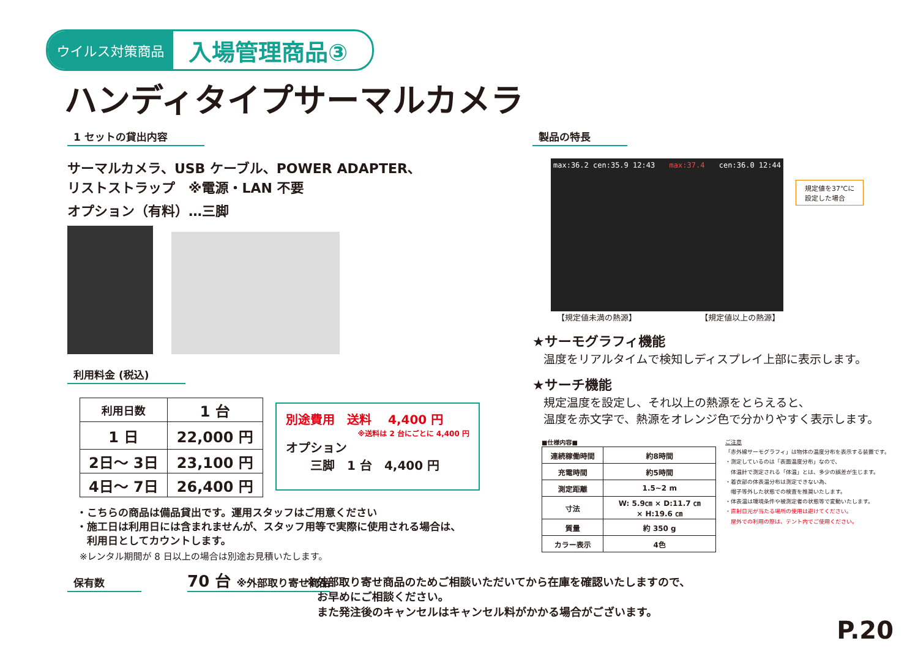ウイルス対策商品
入場管理商品③
ハンディタイプサーマルカメラ
1 セットの貸出内容
サーマルカメラ、USB ケーブル、POWER ADAPTER、
リストストラップ　※電源・LAN 不要
オプション（有料）…三脚
利用料金 (税込)
| 利用日数 | 1 台 |
| --- | --- |
| 1 日 | 22,000 円 |
| 2日～ 3日 | 23,100 円 |
| 4日～ 7日 | 26,400 円 |
別途費用　送料　 4,400 円
※送料は 2 台にごとに 4,400 円
オプション
　　三脚　1 台　4,400 円
・こちらの商品は備品貸出です。運用スタッフはご用意ください
・施工日は利用日には含まれませんが、スタッフ用等で実際に使用される場合は、
　利用日としてカウントします。
※レンタル期間が 8 日以上の場合は別途お見積いたします。
保有数
70 台 ※外部取り寄せ商品
※外部取り寄せ商品のためご相談いただいてから在庫を確認いたしますので、
　お早めにご相談ください。
　また発注後のキャンセルはキャンセル料がかかる場合がございます。
製品の特長
max:36.2 cen:35.9 12:43 max:37.4 cen:36.0 12:44
規定値を37℃に
設定した場合
【規定値未満の熱源】 【規定値以上の熱源】
★サーモグラフィ機能
温度をリアルタイムで検知しディスプレイ上部に表示します。
★サーチ機能
規定温度を設定し、それ以上の熱源をとらえると、
温度を赤文字で、熱源をオレンジ色で分かりやすく表示します。
■仕様内容■
| 連続稼働時間 | 約8時間 |
| 充電時間 | 約5時間 |
| 測定距離 | 1.5~2 m |
| 寸法 | W: 5.9㎝ × D:11.7 ㎝ × H:19.6 ㎝ |
| 質量 | 約 350 g |
| カラー表示 | 4色 |
ご注意
「赤外線サーモグラフィ」は物体の温度分布を表示する装置です。
・測定しているのは「表面温度分布」なので、
　体温計で測定される「体温」とは、多少の誤差が生じます。
・着衣部の体表温分布は測定できない為、
　帽子等外した状態での検査を推奨いたします。
・体表温は環境条件や被測定者の状態等で変動いたします。
・直射日光が当たる場所の使用は避けてください。
　屋外での利用の際は、テント内でご使用ください。
P.20